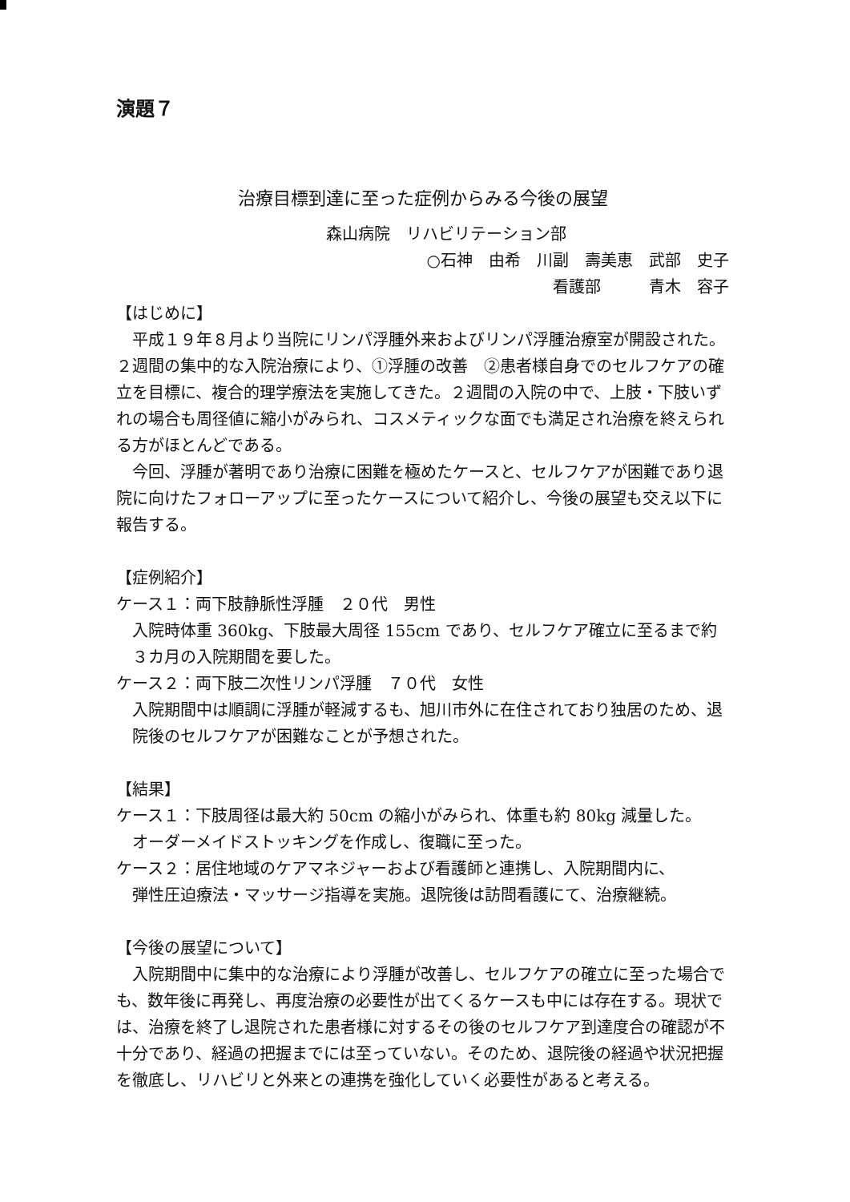演題７
治療目標到達に至った症例からみる今後の展望
森山病院　リハビリテーション部
○石神　由希　川副　壽美恵　武部　史子
看護部　　　青木　容子
【はじめに】
平成１９年８月より当院にリンパ浮腫外来およびリンパ浮腫治療室が開設された。２週間の集中的な入院治療により、①浮腫の改善　②患者様自身でのセルフケアの確立を目標に、複合的理学療法を実施してきた。２週間の入院の中で、上肢・下肢いずれの場合も周径値に縮小がみられ、コスメティックな面でも満足され治療を終えられる方がほとんどである。
今回、浮腫が著明であり治療に困難を極めたケースと、セルフケアが困難であり退院に向けたフォローアップに至ったケースについて紹介し、今後の展望も交え以下に報告する。
【症例紹介】
ケース１：両下肢静脈性浮腫　２０代　男性
入院時体重 360kg、下肢最大周径 155cm であり、セルフケア確立に至るまで約３カ月の入院期間を要した。
ケース２：両下肢二次性リンパ浮腫　７０代　女性
入院期間中は順調に浮腫が軽減するも、旭川市外に在住されており独居のため、退院後のセルフケアが困難なことが予想された。
【結果】
ケース１：下肢周径は最大約 50cm の縮小がみられ、体重も約 80kg 減量した。
オーダーメイドストッキングを作成し、復職に至った。
ケース２：居住地域のケアマネジャーおよび看護師と連携し、入院期間内に、
弾性圧迫療法・マッサージ指導を実施。退院後は訪問看護にて、治療継続。
【今後の展望について】
入院期間中に集中的な治療により浮腫が改善し、セルフケアの確立に至った場合でも、数年後に再発し、再度治療の必要性が出てくるケースも中には存在する。現状では、治療を終了し退院された患者様に対するその後のセルフケア到達度合の確認が不十分であり、経過の把握までには至っていない。そのため、退院後の経過や状況把握を徹底し、リハビリと外来との連携を強化していく必要性があると考える。